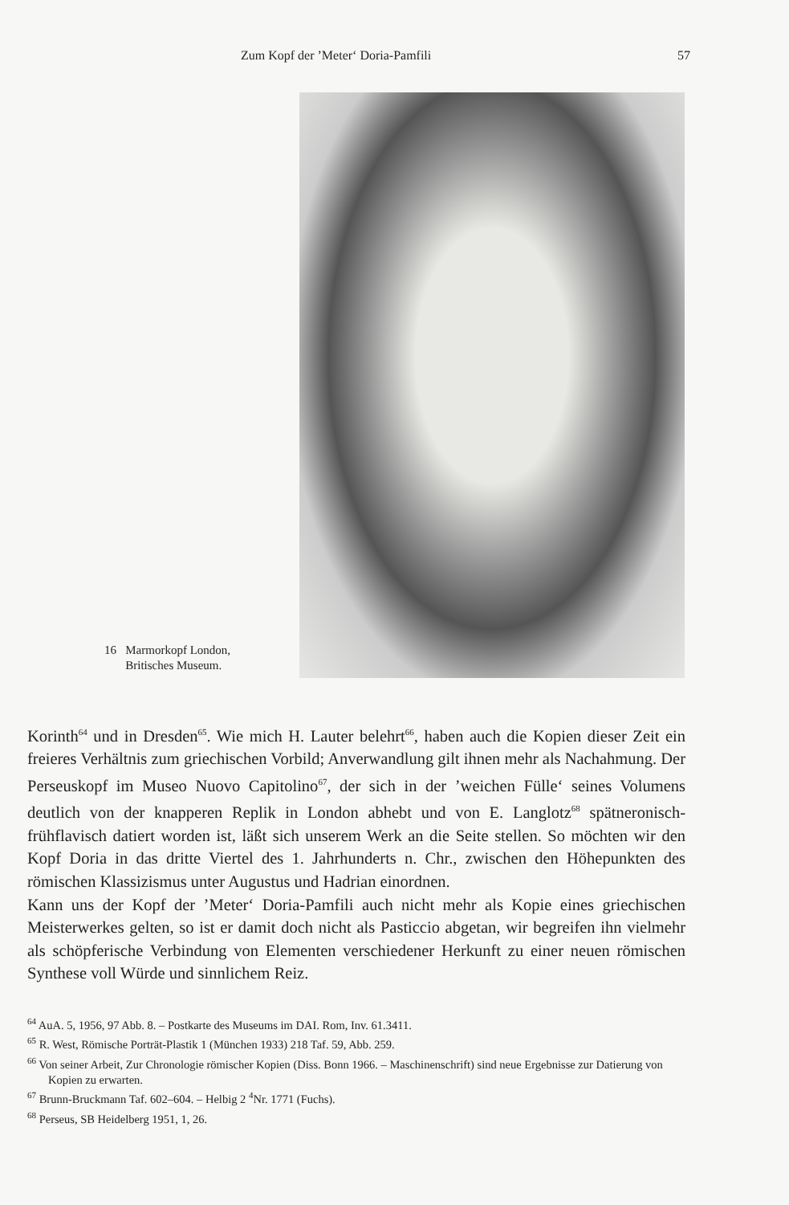Zum Kopf der ’Meter‘ Doria-Pamfili 57
16 Marmorkopf London,
Britisches Museum.
Korinth<sup>64</sup> und in Dresden<sup>65</sup>. Wie mich H. Lauter belehrt<sup>66</sup>, haben auch die Kopien dieser Zeit ein freieres Verhältnis zum griechischen Vorbild; Anverwandlung gilt ihnen mehr als Nachahmung. Der Perseuskopf im Museo Nuovo Capitolino<sup>67</sup>, der sich in der ’weichen Fülle‘ seines Volumens deutlich von der knapperen Replik in London abhebt und von E. Langlotz<sup>68</sup> spätneronisch-frühflavisch datiert worden ist, läßt sich unserem Werk an die Seite stellen. So möchten wir den Kopf Doria in das dritte Viertel des 1. Jahrhunderts n. Chr., zwischen den Höhepunkten des römischen Klassizismus unter Augustus und Hadrian einordnen.
Kann uns der Kopf der ’Meter‘ Doria-Pamfili auch nicht mehr als Kopie eines griechischen Meisterwerkes gelten, so ist er damit doch nicht als Pasticcio abgetan, wir begreifen ihn vielmehr als schöpferische Verbindung von Elementen verschiedener Herkunft zu einer neuen römischen Synthese voll Würde und sinnlichem Reiz.
<sup>64</sup> AuA. 5, 1956, 97 Abb. 8. – Postkarte des Museums im DAI. Rom, Inv. 61.3411.
<sup>65</sup> R. West, Römische Porträt-Plastik 1 (München 1933) 218 Taf. 59, Abb. 259.
<sup>66</sup> Von seiner Arbeit, Zur Chronologie römischer Kopien (Diss. Bonn 1966. – Maschinenschrift) sind neue Ergebnisse zur Datierung von Kopien zu erwarten.
<sup>67</sup> Brunn-Bruckmann Taf. 602–604. – Helbig 2 <sup>4</sup>Nr. 1771 (Fuchs).
<sup>68</sup> Perseus, SB Heidelberg 1951, 1, 26.